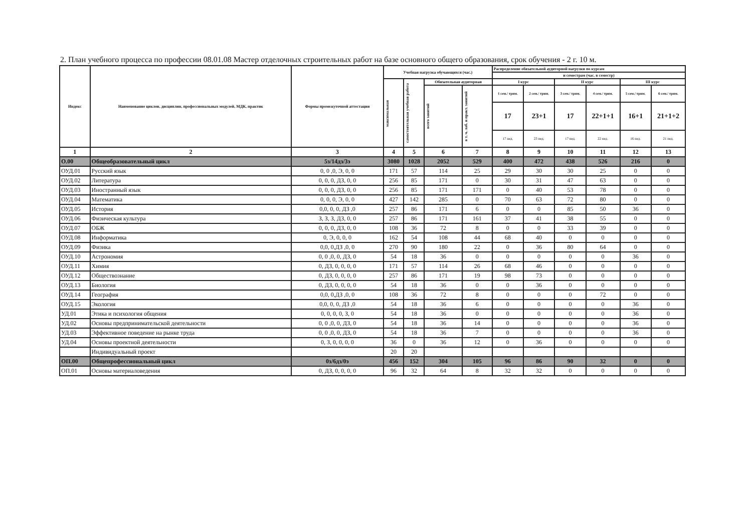2. План учебного процесса по профессии 08.01.08 Мастер отделочных строительных работ на базе основного общего образования, срок обучения - 2 г. 10 м.
| Индекс | Наименование циклов, дисциплин, профессиональных модулей, МДК, практик | Формы промежуточной аттестации | Учебная нагрузка обучающихся (час.) | | | | Распределение обязательной аудиторной нагрузки по курсам | | | | | |
| --- | --- | --- | --- | --- | --- | --- | --- | --- | --- | --- | --- | --- |
| | | | | | | | и семестрам (час. в семестр) | | | | | |
| | | | максимальная | самостоятельная учебная работа | Обязательная аудиторная | | I курс | | II курс | | III курс | |
| | | | | | всего занятий | в т. ч. лаб. и практ. занятий | 1 сем./ трим. | 2 сем./ трим. | 3 сем./ трим. | 4 сем./ трим. | 5 сем./ трим. | 6 сем./ трим. |
| | | | | | | | 17 | 23+1 | 17 | 22+1+1 | 16+1 | 21+1+2 |
| | | | | | | | 17 нед. | 23 нед. | 17 нед. | 22 нед. | 16 нед. | 21 нед. |
| 1 | 2 | 3 | 4 | 5 | 6 | 7 | 8 | 9 | 10 | 11 | 12 | 13 |
| О.00 | Общеобразовательный цикл | 5з/14дз/3э | 3080 | 1028 | 2052 | 529 | 400 | 472 | 438 | 526 | 216 | 0 |
| ОУД.01 | Русский язык | 0, 0 ,0, Э, 0, 0 | 171 | 57 | 114 | 25 | 29 | 30 | 30 | 25 | 0 | 0 |
| ОУД.02 | Литература | 0, 0, 0, ДЗ, 0, 0 | 256 | 85 | 171 | 0 | 30 | 31 | 47 | 63 | 0 | 0 |
| ОУД.03 | Иностранный язык | 0, 0, 0, ДЗ, 0, 0 | 256 | 85 | 171 | 171 | 0 | 40 | 53 | 78 | 0 | 0 |
| ОУД.04 | Математика | 0, 0, 0, Э, 0, 0 | 427 | 142 | 285 | 0 | 70 | 63 | 72 | 80 | 0 | 0 |
| ОУД.05 | История | 0,0, 0, 0, ДЗ ,0 | 257 | 86 | 171 | 6 | 0 | 0 | 85 | 50 | 36 | 0 |
| ОУД.06 | Физическая культура | З, З, З, ДЗ, 0, 0 | 257 | 86 | 171 | 161 | 37 | 41 | 38 | 55 | 0 | 0 |
| ОУД.07 | ОБЖ | 0, 0, 0, ДЗ, 0, 0 | 108 | 36 | 72 | 8 | 0 | 0 | 33 | 39 | 0 | 0 |
| ОУД.08 | Информатика | 0, Э, 0, 0, 0 | 162 | 54 | 108 | 44 | 68 | 40 | 0 | 0 | 0 | 0 |
| ОУД.09 | Физика | 0,0, 0,ДЗ ,0, 0 | 270 | 90 | 180 | 22 | 0 | 36 | 80 | 64 | 0 | 0 |
| ОУД.10 | Астрономия | 0, 0 ,0, 0, ДЗ, 0 | 54 | 18 | 36 | 0 | 0 | 0 | 0 | 0 | 36 | 0 |
| ОУД.11 | Химия | 0, ДЗ, 0, 0, 0, 0 | 171 | 57 | 114 | 26 | 68 | 46 | 0 | 0 | 0 | 0 |
| ОУД.12 | Обществознание | 0, ДЗ, 0, 0, 0, 0 | 257 | 86 | 171 | 19 | 98 | 73 | 0 | 0 | 0 | 0 |
| ОУД.13 | Биология | 0, ДЗ, 0, 0, 0, 0 | 54 | 18 | 36 | 0 | 0 | 36 | 0 | 0 | 0 | 0 |
| ОУД.14 | География | 0,0, 0,ДЗ ,0, 0 | 108 | 36 | 72 | 8 | 0 | 0 | 0 | 72 | 0 | 0 |
| ОУД.15 | Экология | 0,0, 0, 0, ДЗ ,0 | 54 | 18 | 36 | 6 | 0 | 0 | 0 | 0 | 36 | 0 |
| УД.01 | Этика и психология общения | 0, 0, 0, 0, З, 0 | 54 | 18 | 36 | 0 | 0 | 0 | 0 | 0 | 36 | 0 |
| УД.02 | Основы предпринимательской деятельности | 0, 0 ,0, 0, ДЗ, 0 | 54 | 18 | 36 | 14 | 0 | 0 | 0 | 0 | 36 | 0 |
| УД.03 | Эффективное поведение на рынке труда | 0, 0 ,0, 0, ДЗ, 0 | 54 | 18 | 36 | 7 | 0 | 0 | 0 | 0 | 36 | 0 |
| УД.04 | Основы проектной деятельности | 0, З, 0, 0, 0, 0 | 36 | 0 | 36 | 12 | 0 | 36 | 0 | 0 | 0 | 0 |
| | Индивидуальный проект | | 20 | 20 | | | | | | | | |
| ОП.00 | Общепрофессиональный цикл | 0з/6дз/0э | 456 | 152 | 304 | 105 | 96 | 86 | 90 | 32 | 0 | 0 |
| ОП.01 | Основы материаловедения | 0, ДЗ, 0, 0, 0, 0 | 96 | 32 | 64 | 8 | 32 | 32 | 0 | 0 | 0 | 0 |